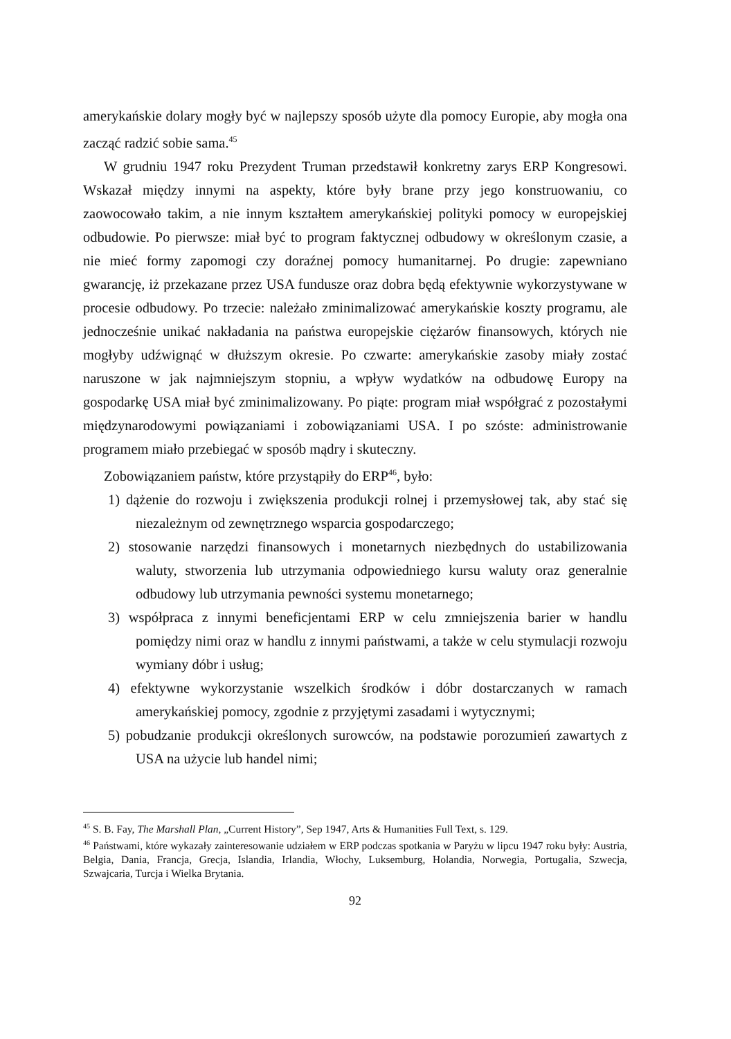amerykańskie dolary mogły być w najlepszy sposób użyte dla pomocy Europie, aby mogła ona zacząć radzić sobie sama.<sup>45</sup>
W grudniu 1947 roku Prezydent Truman przedstawił konkretny zarys ERP Kongresowi. Wskazał między innymi na aspekty, które były brane przy jego konstruowaniu, co zaowocowało takim, a nie innym kształtem amerykańskiej polityki pomocy w europejskiej odbudowie. Po pierwsze: miał być to program faktycznej odbudowy w określonym czasie, a nie mieć formy zapomogi czy doraźnej pomocy humanitarnej. Po drugie: zapewniano gwarancję, iż przekazane przez USA fundusze oraz dobra będą efektywnie wykorzystywane w procesie odbudowy. Po trzecie: należało zminimalizować amerykańskie koszty programu, ale jednocześnie unikać nakładania na państwa europejskie ciężarów finansowych, których nie mogłyby udźwignąć w dłuższym okresie. Po czwarte: amerykańskie zasoby miały zostać naruszone w jak najmniejszym stopniu, a wpływ wydatków na odbudowę Europy na gospodarkę USA miał być zminimalizowany. Po piąte: program miał współgrać z pozostałymi międzynarodowymi powiązaniami i zobowiązaniami USA. I po szóste: administrowanie programem miało przebiegać w sposób mądry i skuteczny.
Zobowiązaniem państw, które przystąpiły do ERP<sup>46</sup>, było:
1) dążenie do rozwoju i zwiększenia produkcji rolnej i przemysłowej tak, aby stać się niezależnym od zewnętrznego wsparcia gospodarczego;
2) stosowanie narzędzi finansowych i monetarnych niezbędnych do ustabilizowania waluty, stworzenia lub utrzymania odpowiedniego kursu waluty oraz generalnie odbudowy lub utrzymania pewności systemu monetarnego;
3) współpraca z innymi beneficjentami ERP w celu zmniejszenia barier w handlu pomiędzy nimi oraz w handlu z innymi państwami, a także w celu stymulacji rozwoju wymiany dóbr i usług;
4) efektywne wykorzystanie wszelkich środków i dóbr dostarczanych w ramach amerykańskiej pomocy, zgodnie z przyjętymi zasadami i wytycznymi;
5) pobudzanie produkcji określonych surowców, na podstawie porozumień zawartych z USA na użycie lub handel nimi;
<sup>45</sup> S. B. Fay, The Marshall Plan, „Current History”, Sep 1947, Arts & Humanities Full Text, s. 129.
<sup>46</sup> Państwami, które wykazały zainteresowanie udziałem w ERP podczas spotkania w Paryżu w lipcu 1947 roku były: Austria, Belgia, Dania, Francja, Grecja, Islandia, Irlandia, Włochy, Luksemburg, Holandia, Norwegia, Portugalia, Szwecja, Szwajcaria, Turcja i Wielka Brytania.
92